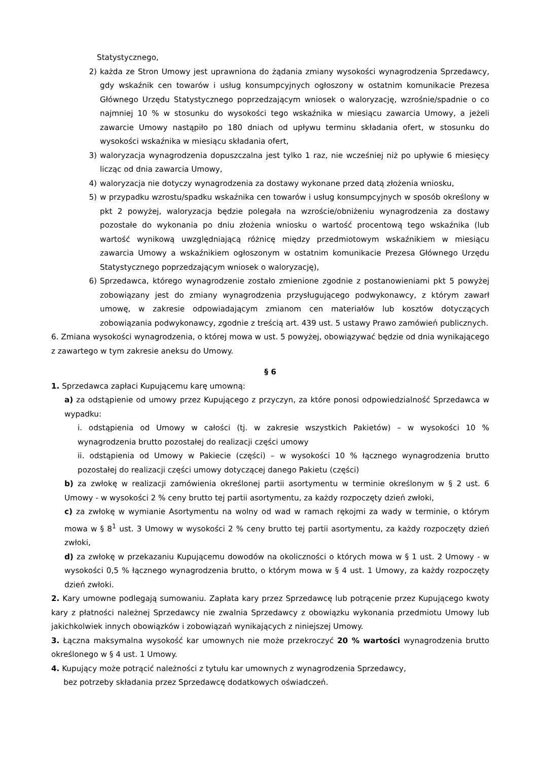Statystycznego,
2) każda ze Stron Umowy jest uprawniona do żądania zmiany wysokości wynagrodzenia Sprzedawcy, gdy wskaźnik cen towarów i usług konsumpcyjnych ogłoszony w ostatnim komunikacie Prezesa Głównego Urzędu Statystycznego poprzedzającym wniosek o waloryzację, wzrośnie/spadnie o co najmniej 10 % w stosunku do wysokości tego wskaźnika w miesiącu zawarcia Umowy, a jeżeli zawarcie Umowy nastąpiło po 180 dniach od upływu terminu składania ofert, w stosunku do wysokości wskaźnika w miesiącu składania ofert,
3) waloryzacja wynagrodzenia dopuszczalna jest tylko 1 raz, nie wcześniej niż po upływie 6 miesięcy licząc od dnia zawarcia Umowy,
4) waloryzacja nie dotyczy wynagrodzenia za dostawy wykonane przed datą złożenia wniosku,
5) w przypadku wzrostu/spadku wskaźnika cen towarów i usług konsumpcyjnych w sposób określony w pkt 2 powyżej, waloryzacja będzie polegała na wzroście/obniżeniu wynagrodzenia za dostawy pozostałe do wykonania po dniu złożenia wniosku o wartość procentową tego wskaźnika (lub wartość wynikową uwzględniającą różnicę między przedmiotowym wskaźnikiem w miesiącu zawarcia Umowy a wskaźnikiem ogłoszonym w ostatnim komunikacie Prezesa Głównego Urzędu Statystycznego poprzedzającym wniosek o waloryzację),
6) Sprzedawca, którego wynagrodzenie zostało zmienione zgodnie z postanowieniami pkt 5 powyżej zobowiązany jest do zmiany wynagrodzenia przysługującego podwykonawcy, z którym zawarł umowę, w zakresie odpowiadającym zmianom cen materiałów lub kosztów dotyczących zobowiązania podwykonawcy, zgodnie z treścią art. 439 ust. 5 ustawy Prawo zamówień publicznych.
6. Zmiana wysokości wynagrodzenia, o której mowa w ust. 5 powyżej, obowiązywać będzie od dnia wynikającego z zawartego w tym zakresie aneksu do Umowy.
§ 6
1. Sprzedawca zapłaci Kupującemu karę umowną:
a) za odstąpienie od umowy przez Kupującego z przyczyn, za które ponosi odpowiedzialność Sprzedawca w wypadku:
i. odstąpienia od Umowy w całości (tj. w zakresie wszystkich Pakietów) – w wysokości 10 % wynagrodzenia brutto pozostałej do realizacji części umowy
ii. odstąpienia od Umowy w Pakiecie (części) – w wysokości 10 % łącznego wynagrodzenia brutto pozostałej do realizacji części umowy dotyczącej danego Pakietu (części)
b) za zwłokę w realizacji zamówienia określonej partii asortymentu w terminie określonym w § 2 ust. 6 Umowy - w wysokości 2 % ceny brutto tej partii asortymentu, za każdy rozpoczęty dzień zwłoki,
c) za zwłokę w wymianie Asortymentu na wolny od wad w ramach rękojmi za wady w terminie, o którym mowa w § 8<sup>1</sup> ust. 3 Umowy w wysokości 2 % ceny brutto tej partii asortymentu, za każdy rozpoczęty dzień zwłoki,
d) za zwłokę w przekazaniu Kupującemu dowodów na okoliczności o których mowa w § 1 ust. 2 Umowy - w wysokości 0,5 % łącznego wynagrodzenia brutto, o którym mowa w § 4 ust. 1 Umowy, za każdy rozpoczęty dzień zwłoki.
2. Kary umowne podlegają sumowaniu. Zapłata kary przez Sprzedawcę lub potrącenie przez Kupującego kwoty kary z płatności należnej Sprzedawcy nie zwalnia Sprzedawcy z obowiązku wykonania przedmiotu Umowy lub jakichkolwiek innych obowiązków i zobowiązań wynikających z niniejszej Umowy.
3. Łączna maksymalna wysokość kar umownych nie może przekroczyć 20 % wartości wynagrodzenia brutto określonego w § 4 ust. 1 Umowy.
4. Kupujący może potrącić należności z tytułu kar umownych z wynagrodzenia Sprzedawcy,
bez potrzeby składania przez Sprzedawcę dodatkowych oświadczeń.